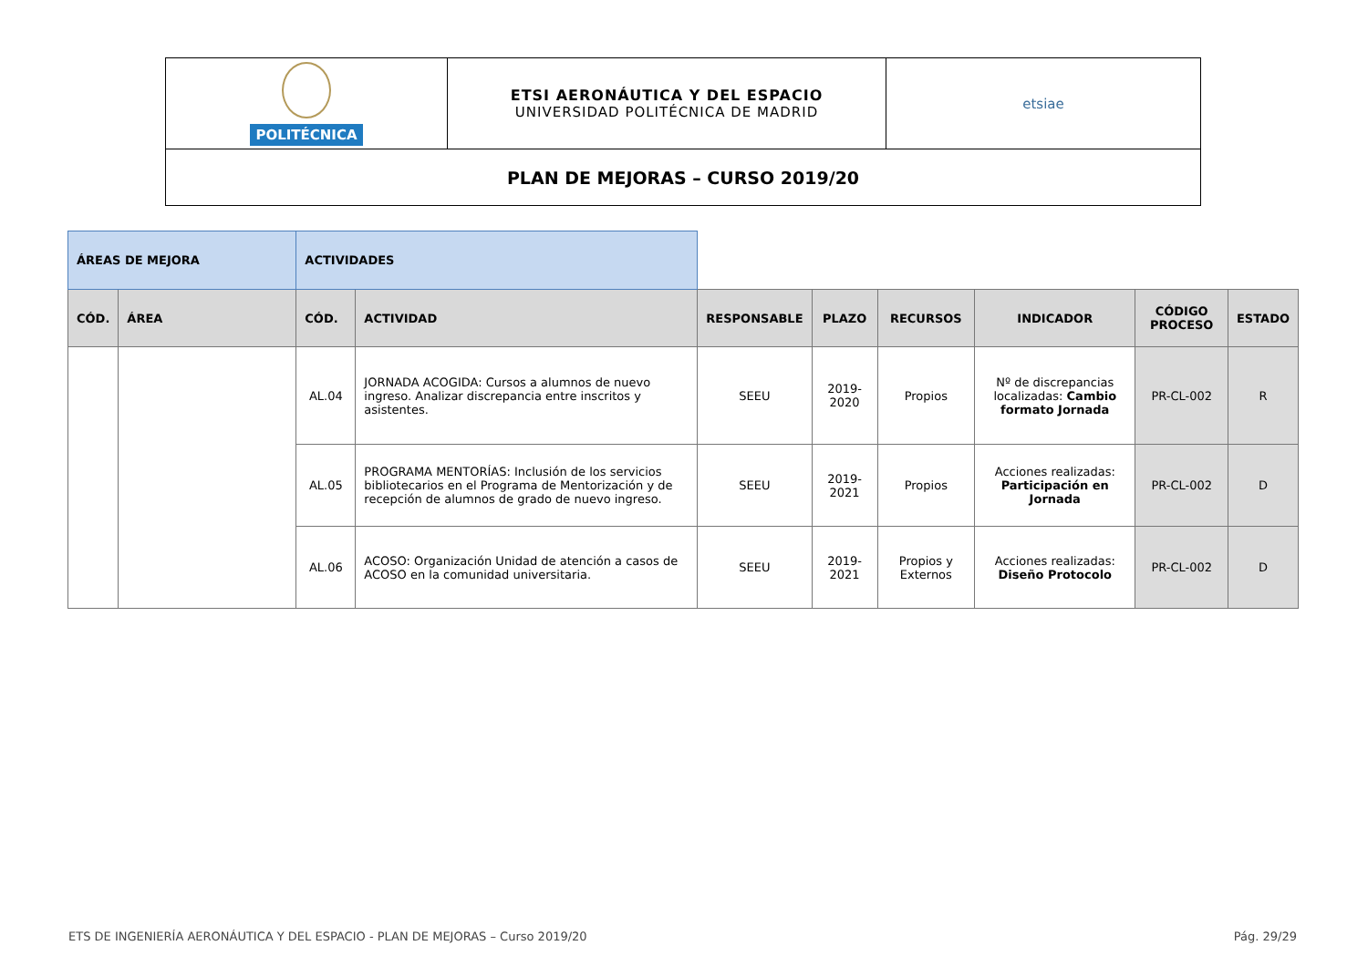| POLITÉCNICA | ETSI AERONÁUTICA Y DEL ESPACIO UNIVERSIDAD POLITÉCNICA DE MADRID | etsiae |
| PLAN DE MEJORAS – CURSO 2019/20 | | |
| ÁREAS DE MEJORA | | ACTIVIDADES | | | | | | | |
| CÓD. | ÁREA | CÓD. | ACTIVIDAD | RESPONSABLE | PLAZO | RECURSOS | INDICADOR | CÓDIGO PROCESO | ESTADO |
| | | AL.04 | JORNADA ACOGIDA: Cursos a alumnos de nuevo ingreso. Analizar discrepancia entre inscritos y asistentes. | SEEU | 2019-2020 | Propios | Nº de discrepancias localizadas: Cambio formato Jornada | PR-CL-002 | R |
| | | AL.05 | PROGRAMA MENTORÍAS: Inclusión de los servicios bibliotecarios en el Programa de Mentorización y de recepción de alumnos de grado de nuevo ingreso. | SEEU | 2019-2021 | Propios | Acciones realizadas: Participación en Jornada | PR-CL-002 | D |
| | | AL.06 | ACOSO: Organización Unidad de atención a casos de ACOSO en la comunidad universitaria. | SEEU | 2019-2021 | Propios y Externos | Acciones realizadas: Diseño Protocolo | PR-CL-002 | D |
ETS DE INGENIERÍA AERONÁUTICA Y DEL ESPACIO - PLAN DE MEJORAS – Curso 2019/20 Pág. 29/29